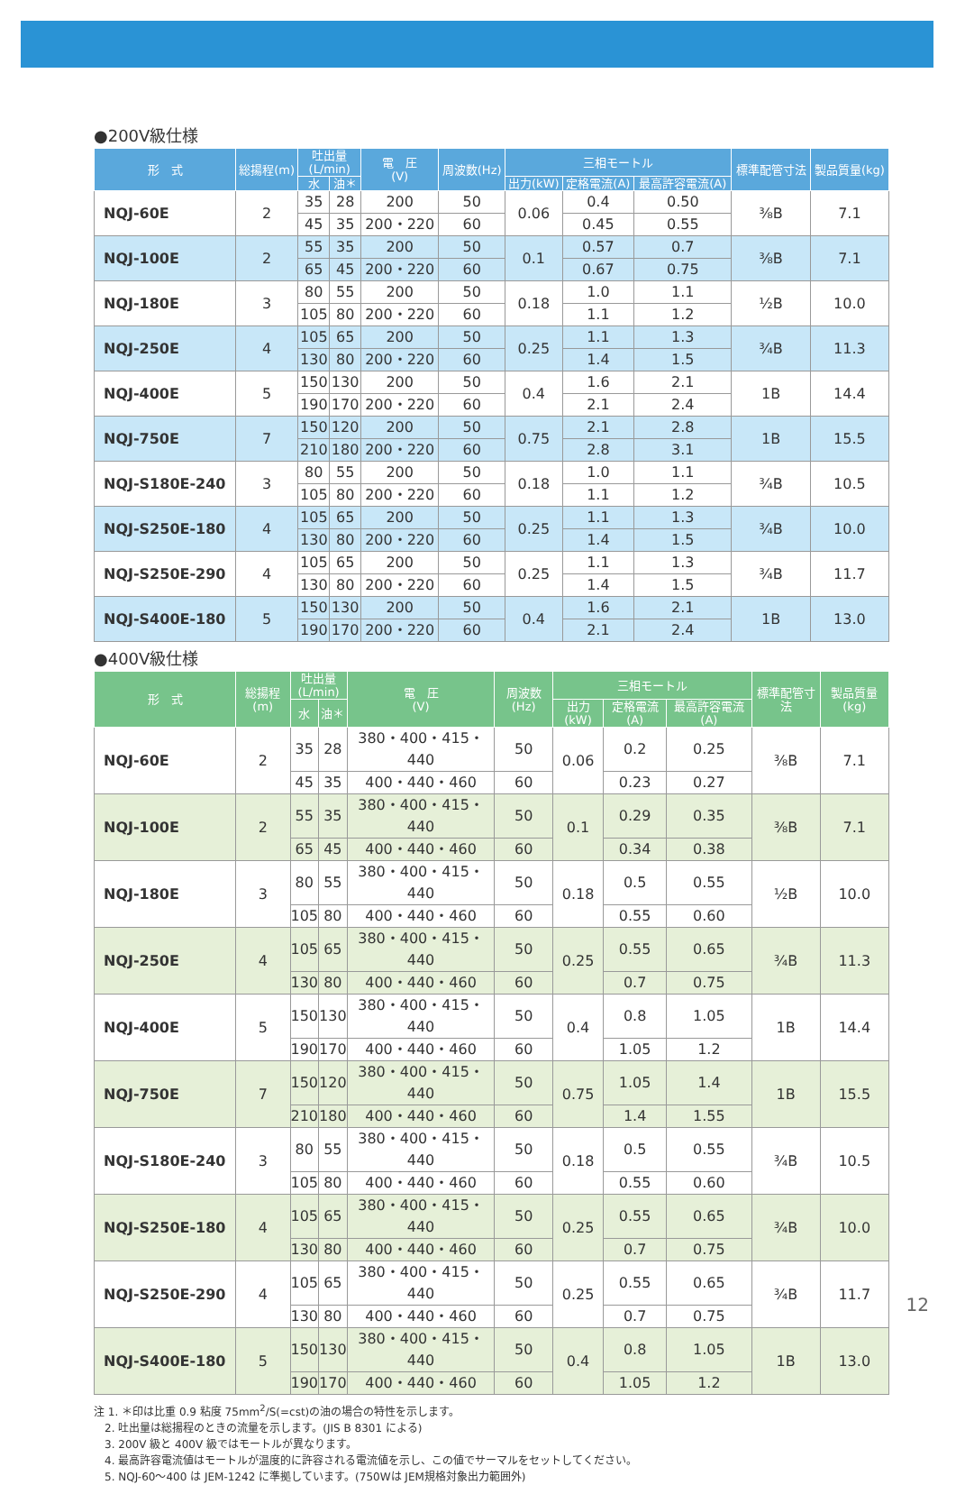●200V級仕様
| 形 式 | 総揚程(m) | 吐出量 (L/min) | | 電 圧 (V) | 周波数(Hz) | 三相モートル | | | 標準配管寸法 | 製品質量(kg) |
| --- | --- | --- | --- | --- | --- | --- | --- | --- | --- | --- |
| | | 水 | 油＊ | | | 出力(kW) | 定格電流(A) | 最高許容電流(A) | | |
| NQJ-60E | 2 | 35 | 28 | 200 | 50 | 0.06 | 0.4 | 0.50 | ⅜B | 7.1 |
| | | 45 | 35 | 200・220 | 60 | | 0.45 | 0.55 | | |
| NQJ-100E | 2 | 55 | 35 | 200 | 50 | 0.1 | 0.57 | 0.7 | ⅜B | 7.1 |
| | | 65 | 45 | 200・220 | 60 | | 0.67 | 0.75 | | |
| NQJ-180E | 3 | 80 | 55 | 200 | 50 | 0.18 | 1.0 | 1.1 | ½B | 10.0 |
| | | 105 | 80 | 200・220 | 60 | | 1.1 | 1.2 | | |
| NQJ-250E | 4 | 105 | 65 | 200 | 50 | 0.25 | 1.1 | 1.3 | ¾B | 11.3 |
| | | 130 | 80 | 200・220 | 60 | | 1.4 | 1.5 | | |
| NQJ-400E | 5 | 150 | 130 | 200 | 50 | 0.4 | 1.6 | 2.1 | 1B | 14.4 |
| | | 190 | 170 | 200・220 | 60 | | 2.1 | 2.4 | | |
| NQJ-750E | 7 | 150 | 120 | 200 | 50 | 0.75 | 2.1 | 2.8 | 1B | 15.5 |
| | | 210 | 180 | 200・220 | 60 | | 2.8 | 3.1 | | |
| NQJ-S180E-240 | 3 | 80 | 55 | 200 | 50 | 0.18 | 1.0 | 1.1 | ¾B | 10.5 |
| | | 105 | 80 | 200・220 | 60 | | 1.1 | 1.2 | | |
| NQJ-S250E-180 | 4 | 105 | 65 | 200 | 50 | 0.25 | 1.1 | 1.3 | ¾B | 10.0 |
| | | 130 | 80 | 200・220 | 60 | | 1.4 | 1.5 | | |
| NQJ-S250E-290 | 4 | 105 | 65 | 200 | 50 | 0.25 | 1.1 | 1.3 | ¾B | 11.7 |
| | | 130 | 80 | 200・220 | 60 | | 1.4 | 1.5 | | |
| NQJ-S400E-180 | 5 | 150 | 130 | 200 | 50 | 0.4 | 1.6 | 2.1 | 1B | 13.0 |
| | | 190 | 170 | 200・220 | 60 | | 2.1 | 2.4 | | |
●400V級仕様
| 形 式 | 総揚程(m) | 吐出量 (L/min) | | 電 圧 (V) | 周波数(Hz) | 三相モートル | | | 標準配管寸法 | 製品質量(kg) |
| --- | --- | --- | --- | --- | --- | --- | --- | --- | --- | --- |
| | | 水 | 油＊ | | | 出力(kW) | 定格電流(A) | 最高許容電流(A) | | |
| NQJ-60E | 2 | 35 | 28 | 380・400・415・440 | 50 | 0.06 | 0.2 | 0.25 | ⅜B | 7.1 |
| | | 45 | 35 | 400・440・460 | 60 | | 0.23 | 0.27 | | |
| NQJ-100E | 2 | 55 | 35 | 380・400・415・440 | 50 | 0.1 | 0.29 | 0.35 | ⅜B | 7.1 |
| | | 65 | 45 | 400・440・460 | 60 | | 0.34 | 0.38 | | |
| NQJ-180E | 3 | 80 | 55 | 380・400・415・440 | 50 | 0.18 | 0.5 | 0.55 | ½B | 10.0 |
| | | 105 | 80 | 400・440・460 | 60 | | 0.55 | 0.60 | | |
| NQJ-250E | 4 | 105 | 65 | 380・400・415・440 | 50 | 0.25 | 0.55 | 0.65 | ¾B | 11.3 |
| | | 130 | 80 | 400・440・460 | 60 | | 0.7 | 0.75 | | |
| NQJ-400E | 5 | 150 | 130 | 380・400・415・440 | 50 | 0.4 | 0.8 | 1.05 | 1B | 14.4 |
| | | 190 | 170 | 400・440・460 | 60 | | 1.05 | 1.2 | | |
| NQJ-750E | 7 | 150 | 120 | 380・400・415・440 | 50 | 0.75 | 1.05 | 1.4 | 1B | 15.5 |
| | | 210 | 180 | 400・440・460 | 60 | | 1.4 | 1.55 | | |
| NQJ-S180E-240 | 3 | 80 | 55 | 380・400・415・440 | 50 | 0.18 | 0.5 | 0.55 | ¾B | 10.5 |
| | | 105 | 80 | 400・440・460 | 60 | | 0.55 | 0.60 | | |
| NQJ-S250E-180 | 4 | 105 | 65 | 380・400・415・440 | 50 | 0.25 | 0.55 | 0.65 | ¾B | 10.0 |
| | | 130 | 80 | 400・440・460 | 60 | | 0.7 | 0.75 | | |
| NQJ-S250E-290 | 4 | 105 | 65 | 380・400・415・440 | 50 | 0.25 | 0.55 | 0.65 | ¾B | 11.7 |
| | | 130 | 80 | 400・440・460 | 60 | | 0.7 | 0.75 | | |
| NQJ-S400E-180 | 5 | 150 | 130 | 380・400・415・440 | 50 | 0.4 | 0.8 | 1.05 | 1B | 13.0 |
| | | 190 | 170 | 400・440・460 | 60 | | 1.05 | 1.2 | | |
注 1. ＊印は比重 0.9 粘度 75mm<sup>2</sup>/S(=cst)の油の場合の特性を示します。
　2. 吐出量は総揚程のときの流量を示します。(JIS B 8301 による)
　3. 200V 級と 400V 級ではモートルが異なります。
　4. 最高許容電流値はモートルが温度的に許容される電流値を示し、この値でサーマルをセットしてください。
　5. NQJ-60～400 は JEM-1242 に準拠しています。(750Wは JEM規格対象出力範囲外)
12